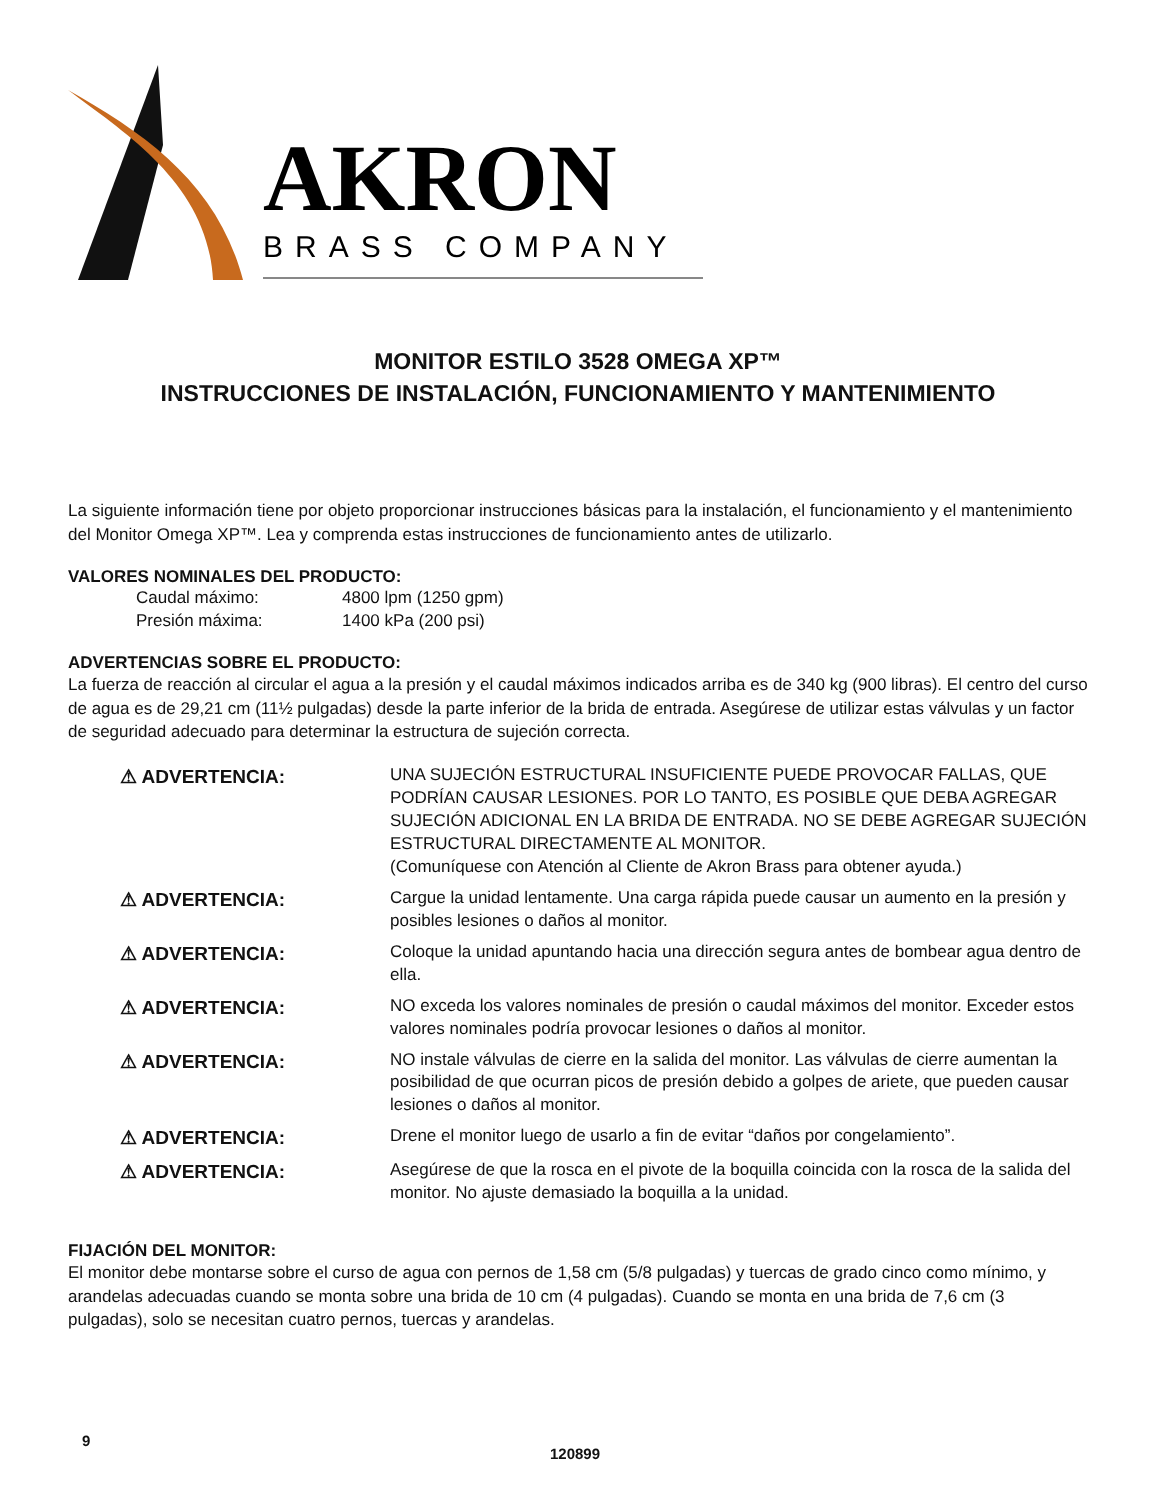AKRON
BRASS COMPANY
MONITOR ESTILO 3528 OMEGA XP™
INSTRUCCIONES DE INSTALACIÓN, FUNCIONAMIENTO Y MANTENIMIENTO
La siguiente información tiene por objeto proporcionar instrucciones básicas para la instalación, el funcionamiento y el mantenimiento del Monitor Omega XP™. Lea y comprenda estas instrucciones de funcionamiento antes de utilizarlo.
VALORES NOMINALES DEL PRODUCTO:
| Caudal máximo: | 4800 lpm (1250 gpm) |
| Presión máxima: | 1400 kPa (200 psi) |
ADVERTENCIAS SOBRE EL PRODUCTO:
La fuerza de reacción al circular el agua a la presión y el caudal máximos indicados arriba es de 340 kg (900 libras). El centro del curso de agua es de 29,21 cm (11½ pulgadas) desde la parte inferior de la brida de entrada. Asegúrese de utilizar estas válvulas y un factor de seguridad adecuado para determinar la estructura de sujeción correcta.
| ⚠ ADVERTENCIA: | UNA SUJECIÓN ESTRUCTURAL INSUFICIENTE PUEDE PROVOCAR FALLAS, QUE PODRÍAN CAUSAR LESIONES. POR LO TANTO, ES POSIBLE QUE DEBA AGREGAR SUJECIÓN ADICIONAL EN LA BRIDA DE ENTRADA. NO SE DEBE AGREGAR SUJECIÓN ESTRUCTURAL DIRECTAMENTE AL MONITOR. (Comuníquese con Atención al Cliente de Akron Brass para obtener ayuda.) |
| ⚠ ADVERTENCIA: | Cargue la unidad lentamente. Una carga rápida puede causar un aumento en la presión y posibles lesiones o daños al monitor. |
| ⚠ ADVERTENCIA: | Coloque la unidad apuntando hacia una dirección segura antes de bombear agua dentro de ella. |
| ⚠ ADVERTENCIA: | NO exceda los valores nominales de presión o caudal máximos del monitor. Exceder estos valores nominales podría provocar lesiones o daños al monitor. |
| ⚠ ADVERTENCIA: | NO instale válvulas de cierre en la salida del monitor. Las válvulas de cierre aumentan la posibilidad de que ocurran picos de presión debido a golpes de ariete, que pueden causar lesiones o daños al monitor. |
| ⚠ ADVERTENCIA: | Drene el monitor luego de usarlo a fin de evitar “daños por congelamiento”. |
| ⚠ ADVERTENCIA: | Asegúrese de que la rosca en el pivote de la boquilla coincida con la rosca de la salida del monitor. No ajuste demasiado la boquilla a la unidad. |
FIJACIÓN DEL MONITOR:
El monitor debe montarse sobre el curso de agua con pernos de 1,58 cm (5/8 pulgadas) y tuercas de grado cinco como mínimo, y arandelas adecuadas cuando se monta sobre una brida de 10 cm (4 pulgadas). Cuando se monta en una brida de 7,6 cm (3 pulgadas), solo se necesitan cuatro pernos, tuercas y arandelas.
9
120899